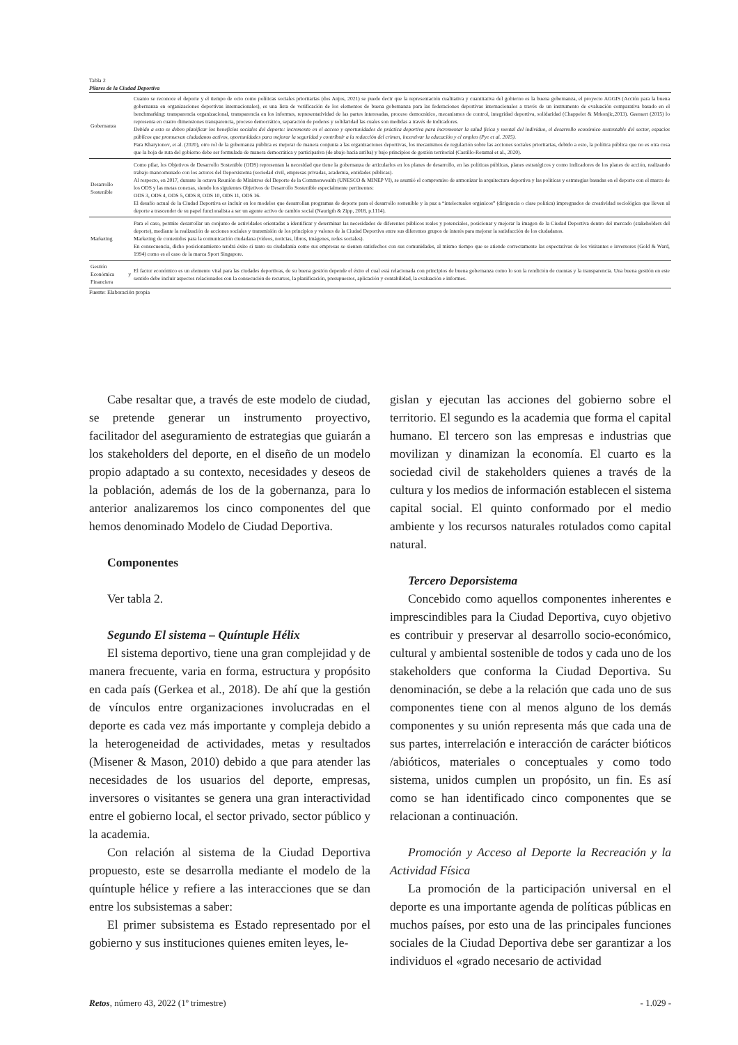Tabla 2
Pilares de la Ciudad Deportiva
| Gobernanza | Cuanto se reconoce el deporte y el tiempo de ocio como políticas sociales prioritarias (dos Anjos, 2021) se puede decir que la representación cualitativa y cuantitativa del gobierno es la buena gobernanza, el proyecto AGGIS (Acción para la buena gobernanza en organizaciones deportivas internacionales), es una lista de verificación de los elementos de buena gobernanza para las federaciones deportivas internacionales a través de un instrumento de evaluación comparativa basado en el benchmarking: transparencia organizacional, transparencia en los informes, representatividad de las partes interesadas, proceso democrático, mecanismos de control, integridad deportiva, solidaridad (Chappelet & Mrkonjic,2013). Geeraert (2015) lo representa en cuatro dimensiones transparencia, proceso democrático, separación de poderes y solidaridad las cuales son medidas a través de indicadores. Debido a esto se deben planificar los beneficios sociales del deporte: incremento en el acceso y oportunidades de práctica deportiva para incrementar la salud física y mental del individuo, el desarrollo económico sustentable del sector, espacios públicos que promuevan ciudadanos activos, oportunidades para mejorar la seguridad y contribuir a la reducción del crimen, incentivar la educación y el empleo (Pye et al. 2015). Para Kharytonov, et al. (2020), otro rol de la gobernanza pública es mejorar de manera conjunta a las organizaciones deportivas, los mecanismos de regulación sobre las acciones sociales prioritarias, debido a esto, la política pública que no es otra cosa que la hoja de ruta del gobierno debe ser formulada de manera democrática y participativa (de abajo hacia arriba) y bajo principios de gestión territorial (Castillo-Retamal et al., 2020). |
| Desarrollo Sostenible | Como pilar, los Objetivos de Desarrollo Sostenible (ODS) representan la necesidad que tiene la gobernanza de articularlos en los planes de desarrollo, en las políticas públicas, planes estratégicos y como indicadores de los planes de acción, realizando trabajo mancomunado con los actores del Deporsistema (sociedad civil, empresas privadas, academia, entidades públicas). Al respecto, en 2017, durante la octava Reunión de Ministros del Deporte de la Commonwealth (UNESCO & MINEP VI), se asumió el compromiso de armonizar la arquitectura deportiva y las políticas y estrategias basadas en el deporte con el marco de los ODS y las metas conexas, siendo los siguientes Objetivos de Desarrollo Sostenible especialmente pertinentes: ODS 3, ODS 4, ODS 5, ODS 8, ODS 10, ODS 11, ODS 16. El desafío actual de la Ciudad Deportiva es incluir en los modelos que desarrollan programas de deporte para el desarrollo sostenible y la paz a “intelectuales orgánicos” (dirigencia o clase política) impregnados de creatividad sociológica que lleven al deporte a trascender de su papel funcionalista a ser un agente activo de cambio social (Naurigth & Zipp, 2018, p.1114). |
| Marketing | Para el caso, permite desarrollar un conjunto de actividades orientadas a identificar y determinar las necesidades de diferentes públicos reales y potenciales, posicionar y mejorar la imagen de la Ciudad Deportiva dentro del mercado (stakeholders del deporte), mediante la realización de acciones sociales y transmisión de los principios y valores de la Ciudad Deportiva entre sus diferentes grupos de interés para mejorar la satisfacción de los ciudadanos. Marketing de contenidos para la comunicación ciudadana (vídeos, noticias, libros, imágenes, redes sociales). En consecuencia, dicho posicionamiento tendrá éxito si tanto su ciudadanía como sus empresas se sienten satisfechos con sus comunidades, al mismo tiempo que se atiende correctamente las expectativas de los visitantes e inversores (Gold & Ward, 1994) como es el caso de la marca Sport Singapore. |
| Gestión Económica y Financiera | El factor económico es un elemento vital para las ciudades deportivas, de su buena gestión depende el éxito el cual está relacionada con principios de buena gobernanza como lo son la rendición de cuentas y la transparencia. Una buena gestión en este sentido debe incluir aspectos relacionados con la consecución de recursos, la planificación, presupuestos, aplicación y contabilidad, la evaluación e informes. |
Fuente: Elaboración propia
Cabe resaltar que, a través de este modelo de ciudad, se pretende generar un instrumento proyectivo, facilitador del aseguramiento de estrategias que guiarán a los stakeholders del deporte, en el diseño de un modelo propio adaptado a su contexto, necesidades y deseos de la población, además de los de la gobernanza, para lo anterior analizaremos los cinco componentes del que hemos denominado Modelo de Ciudad Deportiva.
Componentes
Ver tabla 2.
Segundo El sistema – Quíntuple Hélix
El sistema deportivo, tiene una gran complejidad y de manera frecuente, varia en forma, estructura y propósito en cada país (Gerkea et al., 2018). De ahí que la gestión de vínculos entre organizaciones involucradas en el deporte es cada vez más importante y compleja debido a la heterogeneidad de actividades, metas y resultados (Misener & Mason, 2010) debido a que para atender las necesidades de los usuarios del deporte, empresas, inversores o visitantes se genera una gran interactividad entre el gobierno local, el sector privado, sector público y la academia.
Con relación al sistema de la Ciudad Deportiva propuesto, este se desarrolla mediante el modelo de la quíntuple hélice y refiere a las interacciones que se dan entre los subsistemas a saber:
El primer subsistema es Estado representado por el gobierno y sus instituciones quienes emiten leyes, le-
gislan y ejecutan las acciones del gobierno sobre el territorio. El segundo es la academia que forma el capital humano. El tercero son las empresas e industrias que movilizan y dinamizan la economía. El cuarto es la sociedad civil de stakeholders quienes a través de la cultura y los medios de información establecen el sistema capital social. El quinto conformado por el medio ambiente y los recursos naturales rotulados como capital natural.
Tercero Deporsistema
Concebido como aquellos componentes inherentes e imprescindibles para la Ciudad Deportiva, cuyo objetivo es contribuir y preservar al desarrollo socio-económico, cultural y ambiental sostenible de todos y cada uno de los stakeholders que conforma la Ciudad Deportiva. Su denominación, se debe a la relación que cada uno de sus componentes tiene con al menos alguno de los demás componentes y su unión representa más que cada una de sus partes, interrelación e interacción de carácter bióticos /abióticos, materiales o conceptuales y como todo sistema, unidos cumplen un propósito, un fin. Es así como se han identificado cinco componentes que se relacionan a continuación.
Promoción y Acceso al Deporte la Recreación y la Actividad Física
La promoción de la participación universal en el deporte es una importante agenda de políticas públicas en muchos países, por esto una de las principales funciones sociales de la Ciudad Deportiva debe ser garantizar a los individuos el «grado necesario de actividad
Retos, número 43, 2022 (1º trimestre) - 1.029 -